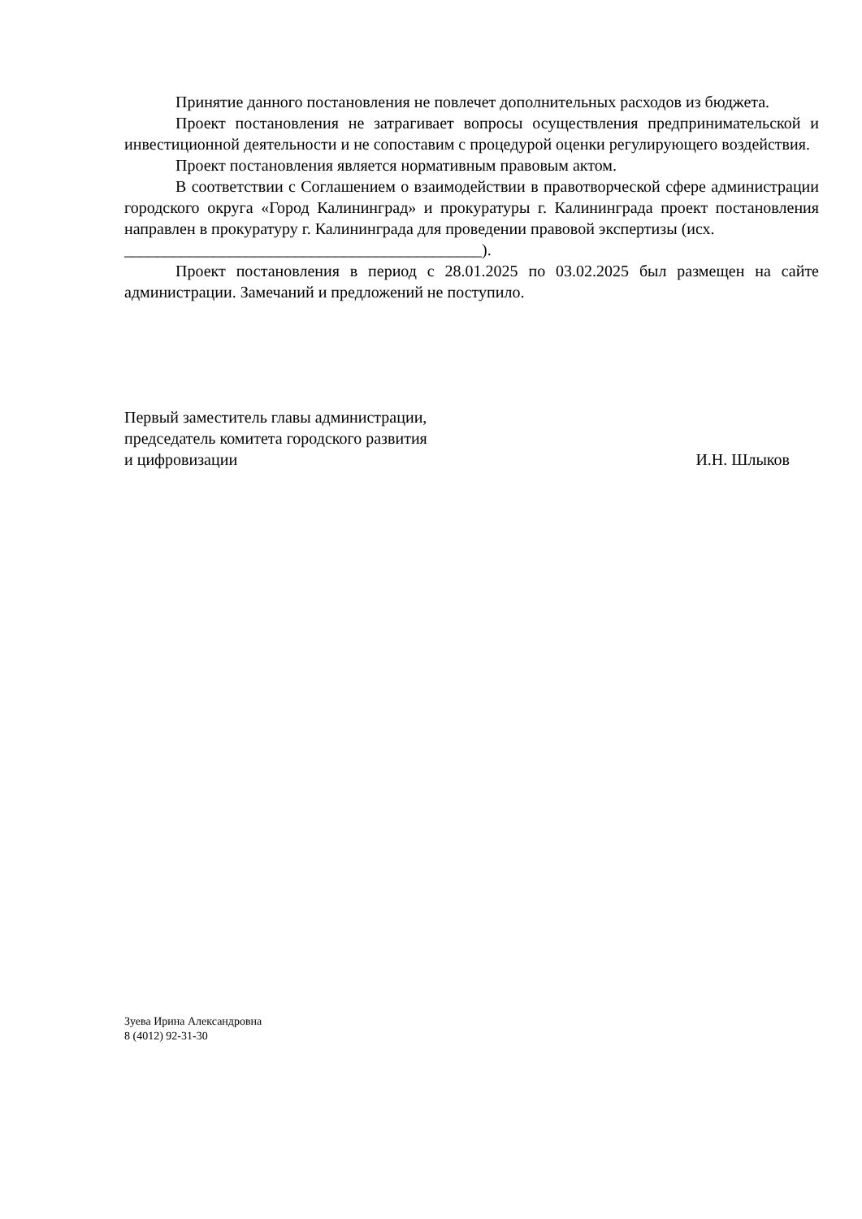Принятие данного постановления не повлечет дополнительных расходов из бюджета.
Проект постановления не затрагивает вопросы осуществления предпринимательской и инвестиционной деятельности и не сопоставим с процедурой оценки регулирующего воздействия.
Проект постановления является нормативным правовым актом.
В соответствии с Соглашением о взаимодействии в правотворческой сфере администрации городского округа «Город Калининград» и прокуратуры г. Калининграда проект постановления направлен в прокуратуру г. Калининграда для проведении правовой экспертизы (исх.
____________________________________________).
Проект постановления в период с 28.01.2025 по 03.02.2025 был размещен на сайте администрации. Замечаний и предложений не поступило.
Первый заместитель главы администрации,
председатель комитета городского развития
и цифровизации
И.Н. Шлыков
Зуева Ирина Александровна
8 (4012) 92-31-30